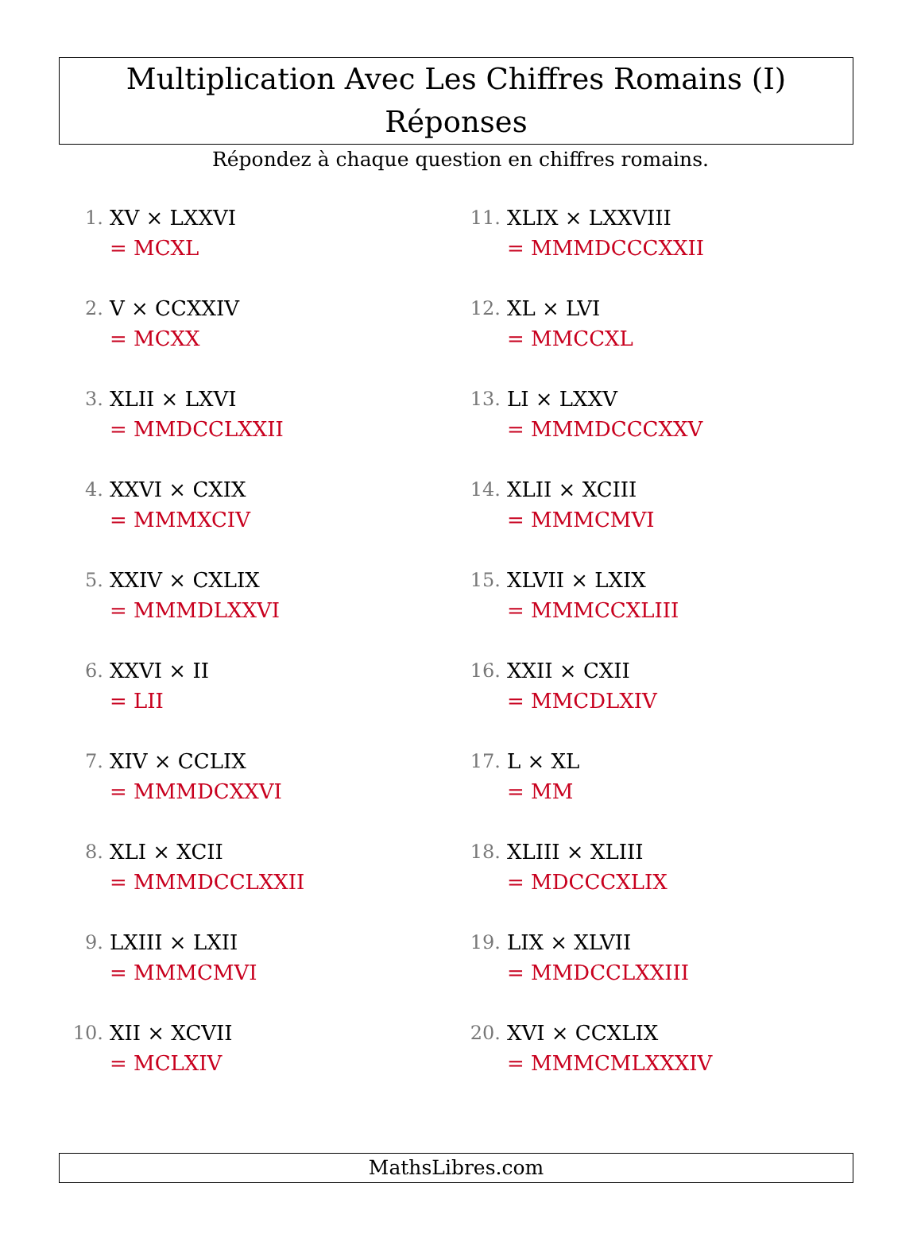Multiplication Avec Les Chiffres Romains (I) Réponses
Répondez à chaque question en chiffres romains.
1. XV × LXXVI
= MCXL
2. V × CCXXIV
= MCXX
3. XLII × LXVI
= MMDCCLXXII
4. XXVI × CXIX
= MMMXCIV
5. XXIV × CXLIX
= MMMDLXXVI
6. XXVI × II
= LII
7. XIV × CCLIX
= MMMDCXXVI
8. XLI × XCII
= MMMDCCLXXII
9. LXIII × LXII
= MMMCMVI
10. XII × XCVII
= MCLXIV
11. XLIX × LXXVIII
= MMMDCCCXXII
12. XL × LVI
= MMCCXL
13. LI × LXXV
= MMMDCCCXXV
14. XLII × XCIII
= MMMCMVI
15. XLVII × LXIX
= MMMCCXLIII
16. XXII × CXII
= MMCDLXIV
17. L × XL
= MM
18. XLIII × XLIII
= MDCCCXLIX
19. LIX × XLVII
= MMDCCLXXIII
20. XVI × CCXLIX
= MMMCMLXXXIV
MathsLibres.com